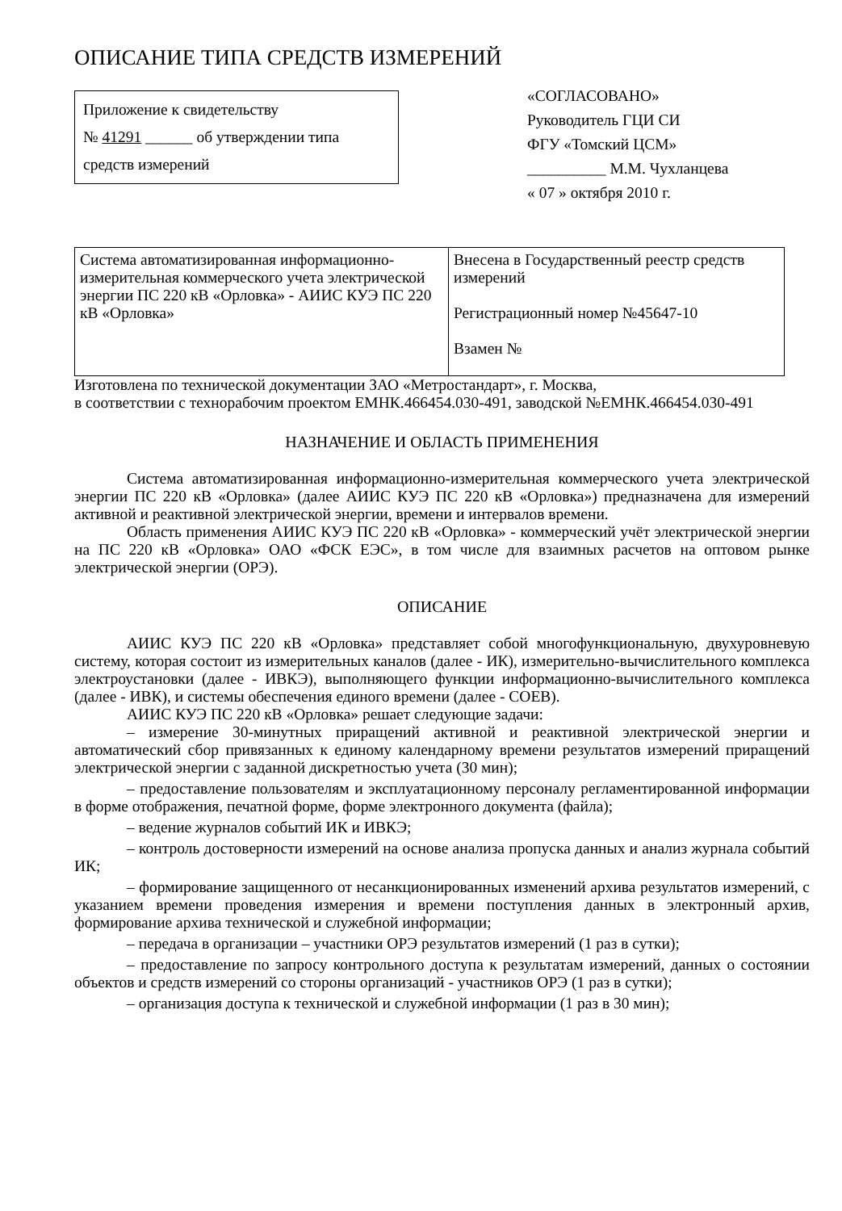ОПИСАНИЕ ТИПА СРЕДСТВ ИЗМЕРЕНИЙ
Приложение к свидетельству
№ 41291 ______ об утверждении типа
средств измерений
«СОГЛАСОВАНО»
Руководитель ГЦИ СИ
ФГУ «Томский ЦСМ»
__________ М.М. Чухланцева
« 07 » октября 2010 г.
| Система автоматизированная информационно-измерительная коммерческого учета электрической энергии ПС 220 кВ «Орловка» - АИИС КУЭ ПС 220 кВ «Орловка» | Внесена в Государственный реестр средств измерений Регистрационный номер №45647-10 Взамен № |
Изготовлена по технической документации ЗАО «Метростандарт», г. Москва,
в соответствии с технорабочим проектом ЕМНК.466454.030-491, заводской №ЕМНК.466454.030-491
НАЗНАЧЕНИЕ И ОБЛАСТЬ ПРИМЕНЕНИЯ
Система автоматизированная информационно-измерительная коммерческого учета электрической энергии ПС 220 кВ «Орловка» (далее АИИС КУЭ ПС 220 кВ «Орловка») предназначена для измерений активной и реактивной электрической энергии, времени и интервалов времени.
Область применения АИИС КУЭ ПС 220 кВ «Орловка» - коммерческий учёт электрической энергии на ПС 220 кВ «Орловка» ОАО «ФСК ЕЭС», в том числе для взаимных расчетов на оптовом рынке электрической энергии (ОРЭ).
ОПИСАНИЕ
АИИС КУЭ ПС 220 кВ «Орловка» представляет собой многофункциональную, двухуровневую систему, которая состоит из измерительных каналов (далее - ИК), измерительно-вычислительного комплекса электроустановки (далее - ИВКЭ), выполняющего функции информационно-вычислительного комплекса (далее - ИВК), и системы обеспечения единого времени (далее - СОЕВ).
АИИС КУЭ ПС 220 кВ «Орловка» решает следующие задачи:
– измерение 30-минутных приращений активной и реактивной электрической энергии и автоматический сбор привязанных к единому календарному времени результатов измерений приращений электрической энергии с заданной дискретностью учета (30 мин);
– предоставление пользователям и эксплуатационному персоналу регламентированной информации в форме отображения, печатной форме, форме электронного документа (файла);
– ведение журналов событий ИК и ИВКЭ;
– контроль достоверности измерений на основе анализа пропуска данных и анализ журнала событий ИК;
– формирование защищенного от несанкционированных изменений архива результатов измерений, с указанием времени проведения измерения и времени поступления данных в электронный архив, формирование архива технической и служебной информации;
– передача в организации – участники ОРЭ результатов измерений (1 раз в сутки);
– предоставление по запросу контрольного доступа к результатам измерений, данных о состоянии объектов и средств измерений со стороны организаций - участников ОРЭ (1 раз в сутки);
– организация доступа к технической и служебной информации (1 раз в 30 мин);